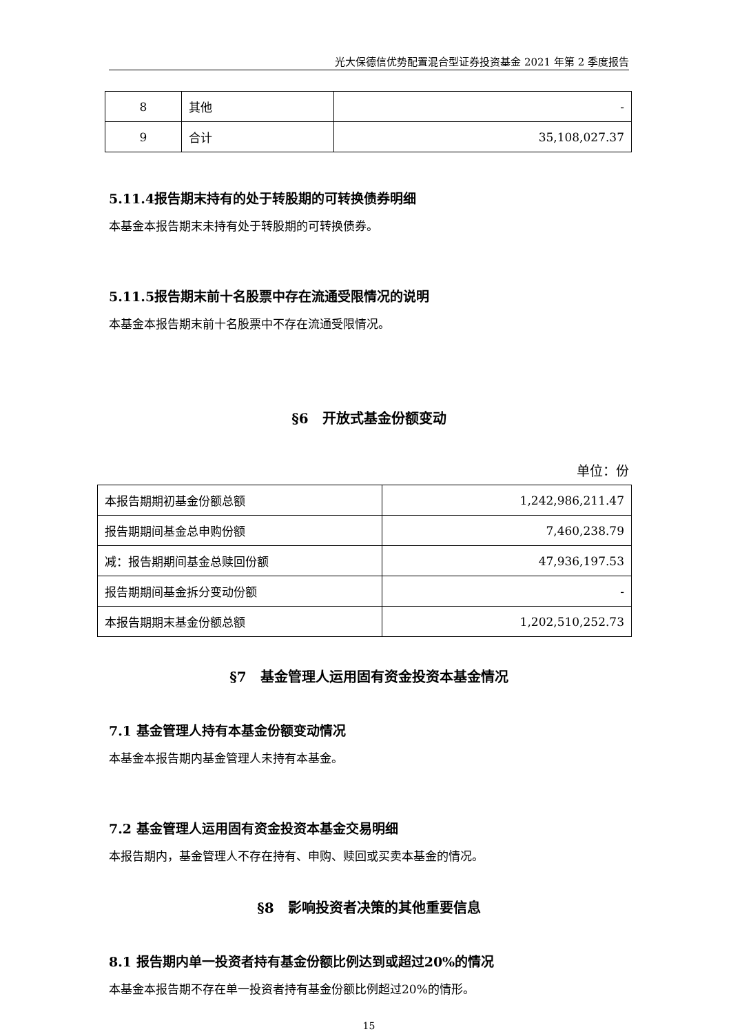光大保德信优势配置混合型证券投资基金 2021 年第 2 季度报告
| 8 | 其他 | - |
| 9 | 合计 | 35,108,027.37 |
5.11.4报告期末持有的处于转股期的可转换债券明细
本基金本报告期末未持有处于转股期的可转换债券。
5.11.5报告期末前十名股票中存在流通受限情况的说明
本基金本报告期末前十名股票中不存在流通受限情况。
§6　开放式基金份额变动
单位：份
| 本报告期期初基金份额总额 | 1,242,986,211.47 |
| 报告期期间基金总申购份额 | 7,460,238.79 |
| 减：报告期期间基金总赎回份额 | 47,936,197.53 |
| 报告期期间基金拆分变动份额 | - |
| 本报告期期末基金份额总额 | 1,202,510,252.73 |
§7　基金管理人运用固有资金投资本基金情况
7.1 基金管理人持有本基金份额变动情况
本基金本报告期内基金管理人未持有本基金。
7.2 基金管理人运用固有资金投资本基金交易明细
本报告期内，基金管理人不存在持有、申购、赎回或买卖本基金的情况。
§8　影响投资者决策的其他重要信息
8.1 报告期内单一投资者持有基金份额比例达到或超过20%的情况
本基金本报告期不存在单一投资者持有基金份额比例超过20%的情形。
15